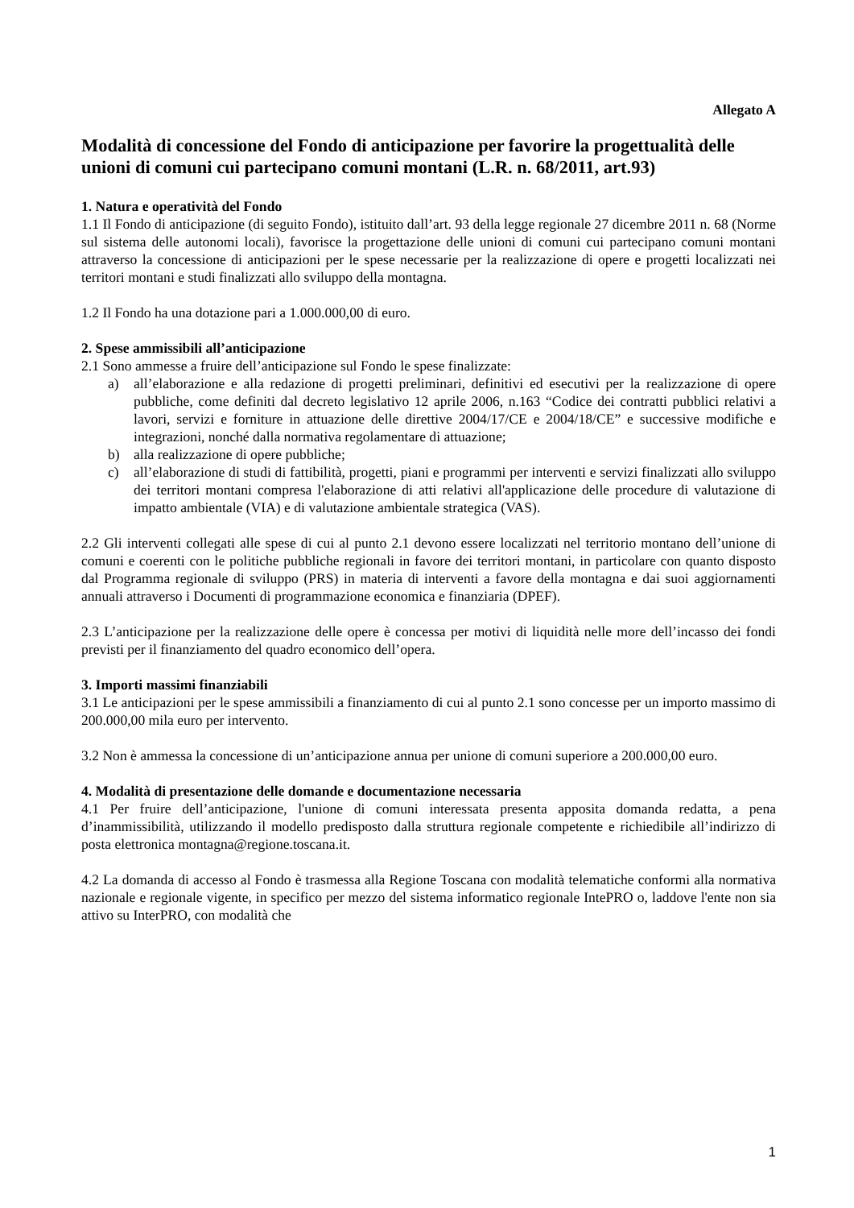Allegato A
Modalità di concessione del Fondo di anticipazione per favorire la progettualità delle unioni di comuni cui partecipano comuni montani (L.R. n. 68/2011, art.93)
1. Natura e operatività del Fondo
1.1 Il Fondo di anticipazione (di seguito Fondo), istituito dall’art. 93 della legge regionale 27 dicembre 2011 n. 68 (Norme sul sistema delle autonomi locali), favorisce la progettazione delle unioni di comuni cui partecipano comuni montani attraverso la concessione di anticipazioni per le spese necessarie per la realizzazione di opere e progetti localizzati nei territori montani e studi finalizzati allo sviluppo della montagna.
1.2 Il Fondo ha una dotazione pari a 1.000.000,00 di euro.
2. Spese ammissibili all’anticipazione
2.1 Sono ammesse a fruire dell’anticipazione sul Fondo le spese finalizzate:
a) all’elaborazione e alla redazione di progetti preliminari, definitivi ed esecutivi per la realizzazione di opere pubbliche, come definiti dal decreto legislativo 12 aprile 2006, n.163 “Codice dei contratti pubblici relativi a lavori, servizi e forniture in attuazione delle direttive 2004/17/CE e 2004/18/CE” e successive modifiche e integrazioni, nonché dalla normativa regolamentare di attuazione;
b) alla realizzazione di opere pubbliche;
c) all’elaborazione di studi di fattibilità, progetti, piani e programmi per interventi e servizi finalizzati allo sviluppo dei territori montani compresa l'elaborazione di atti relativi all'applicazione delle procedure di valutazione di impatto ambientale (VIA) e di valutazione ambientale strategica (VAS).
2.2 Gli interventi collegati alle spese di cui al punto 2.1 devono essere localizzati nel territorio montano dell’unione di comuni e coerenti con le politiche pubbliche regionali in favore dei territori montani, in particolare con quanto disposto dal Programma regionale di sviluppo (PRS) in materia di interventi a favore della montagna e dai suoi aggiornamenti annuali attraverso i Documenti di programmazione economica e finanziaria (DPEF).
2.3 L’anticipazione per la realizzazione delle opere è concessa per motivi di liquidità nelle more dell’incasso dei fondi previsti per il finanziamento del quadro economico dell’opera.
3. Importi massimi finanziabili
3.1 Le anticipazioni per le spese ammissibili a finanziamento di cui al punto 2.1 sono concesse per un importo massimo di 200.000,00 mila euro per intervento.
3.2 Non è ammessa la concessione di un’anticipazione annua per unione di comuni superiore a 200.000,00 euro.
4. Modalità di presentazione delle domande e documentazione necessaria
4.1 Per fruire dell’anticipazione, l'unione di comuni interessata presenta apposita domanda redatta, a pena d’inammissibilità, utilizzando il modello predisposto dalla struttura regionale competente e richiedibile all’indirizzo di posta elettronica montagna@regione.toscana.it.
4.2 La domanda di accesso al Fondo è trasmessa alla Regione Toscana con modalità telematiche conformi alla normativa nazionale e regionale vigente, in specifico per mezzo del sistema informatico regionale IntePRO o, laddove l'ente non sia attivo su InterPRO, con modalità che
1